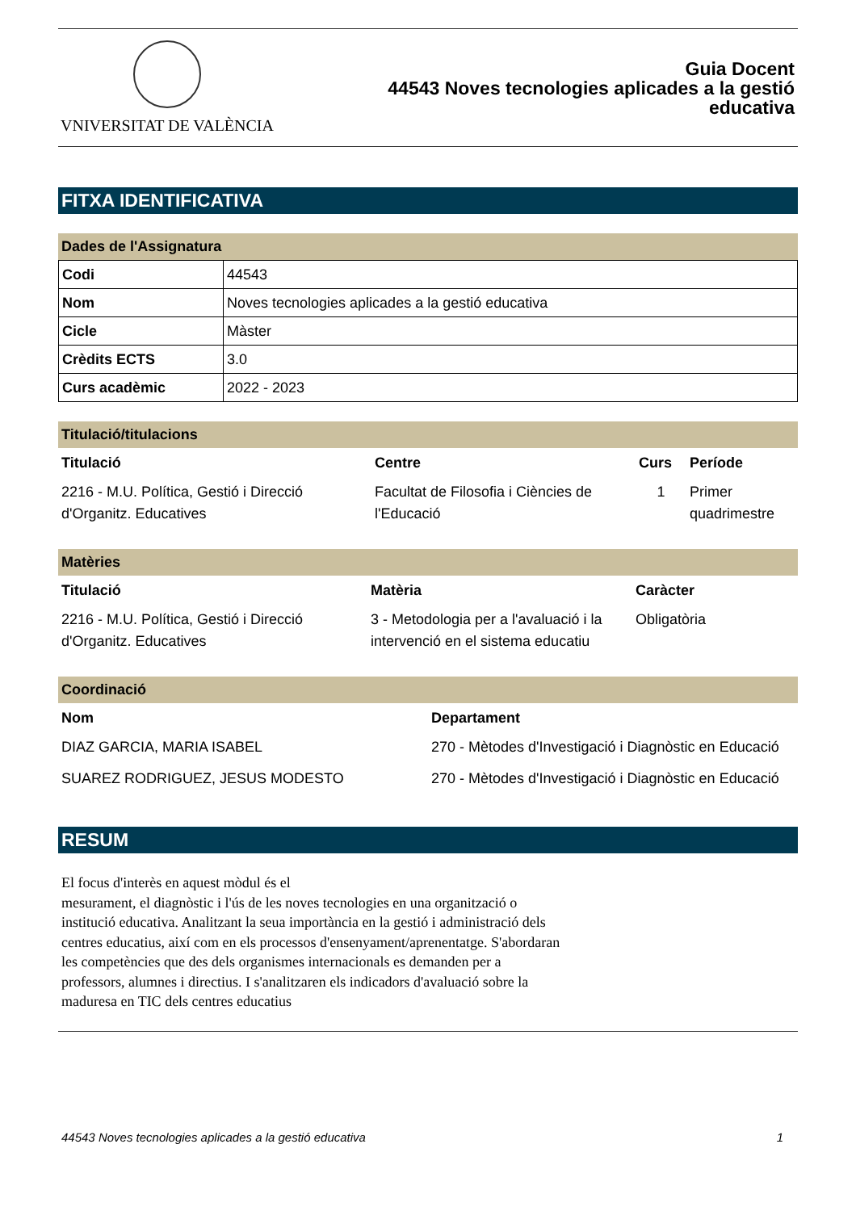VNIVERSITAT DE VALÈNCIA
Guia Docent
44543 Noves tecnologies aplicades a la gestió
educativa
FITXA IDENTIFICATIVA
Dades de l'Assignatura
| Codi | 44543 |
| Nom | Noves tecnologies aplicades a la gestió educativa |
| Cicle | Màster |
| Crèdits ECTS | 3.0 |
| Curs acadèmic | 2022 - 2023 |
Titulació/titulacions
| Titulació | Centre | Curs | Període |
| --- | --- | --- | --- |
| 2216 - M.U. Política, Gestió i Direcció d'Organitz. Educatives | Facultat de Filosofia i Ciències de l'Educació | 1 | Primer quadrimestre |
Matèries
| Titulació | Matèria | Caràcter |
| --- | --- | --- |
| 2216 - M.U. Política, Gestió i Direcció d'Organitz. Educatives | 3 - Metodologia per a l'avaluació i la intervenció en el sistema educatiu | Obligatòria |
Coordinació
| Nom | Departament |
| --- | --- |
| DIAZ GARCIA, MARIA ISABEL | 270 - Mètodes d'Investigació i Diagnòstic en Educació |
| SUAREZ RODRIGUEZ, JESUS MODESTO | 270 - Mètodes d'Investigació i Diagnòstic en Educació |
RESUM
El focus d'interès en aquest mòdul és el
mesurament, el diagnòstic i l'ús de les noves tecnologies en una organització o institució educativa. Analitzant la seua importància en la gestió i administració dels centres educatius, així com en els processos d'ensenyament/aprenentatge. S'abordaran les competències que des dels organismes internacionals es demanden per a professors, alumnes i directius. I s'analitzaren els indicadors d'avaluació sobre la maduresa en TIC dels centres educatius
44543 Noves tecnologies aplicades a la gestió educativa 1